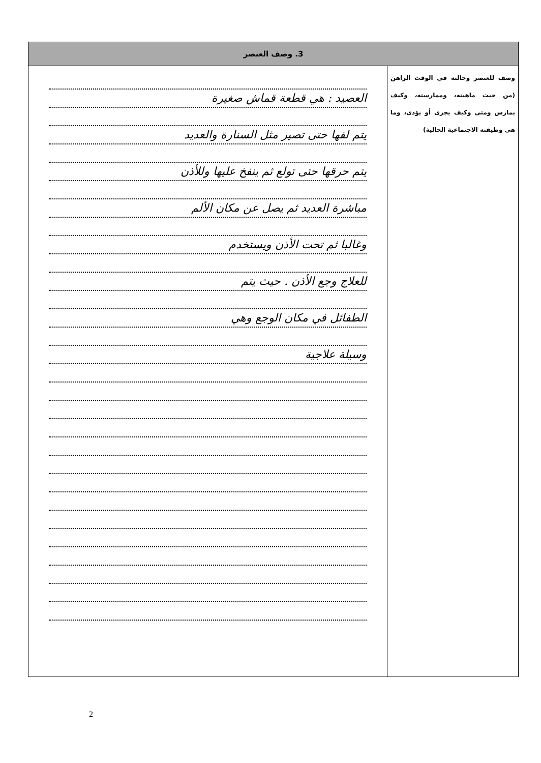| 3. وصف العنصر | |
| --- | --- |
| وصف للعنصر وحالته في الوقت الراهن (من حيث ماهيته، وممارسته، وكيف يمارس ومتى وكيف يجرى أو يؤدى، وما هي وظيفته الاجتماعية الحالية) | العصيد : هي قطعة قماش صغيرة يتم لفها حتى تصير مثل السنارة والعديد يتم حرقها حتى تولع ثم ينفخ عليها وللأذن مباشرة العديد ثم يصل عن مكان الألم وغالبا ثم تحت الأذن ويستخدم للعلاج وجع الأذن . حيث يتم الطفائل في مكان الوجع وهي وسيلة علاجية |
2